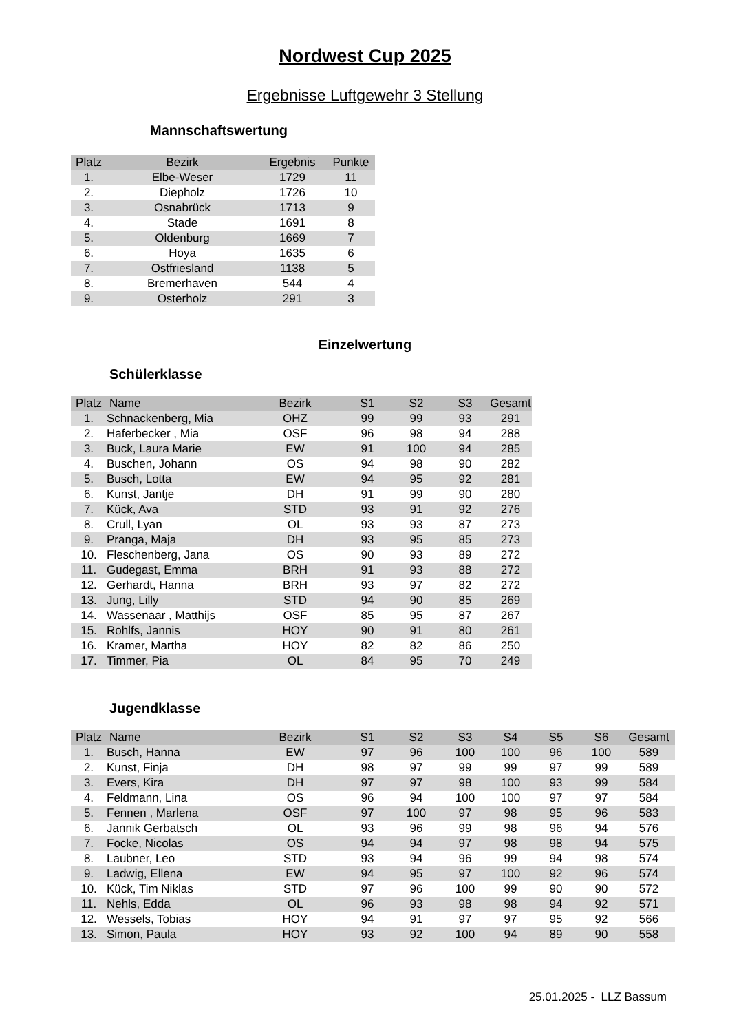Nordwest Cup 2025
Ergebnisse Luftgewehr 3 Stellung
Mannschaftswertung
| Platz | Bezirk | Ergebnis | Punkte |
| --- | --- | --- | --- |
| 1. | Elbe-Weser | 1729 | 11 |
| 2. | Diepholz | 1726 | 10 |
| 3. | Osnabrück | 1713 | 9 |
| 4. | Stade | 1691 | 8 |
| 5. | Oldenburg | 1669 | 7 |
| 6. | Hoya | 1635 | 6 |
| 7. | Ostfriesland | 1138 | 5 |
| 8. | Bremerhaven | 544 | 4 |
| 9. | Osterholz | 291 | 3 |
Einzelwertung
Schülerklasse
| Platz | Name | Bezirk | S1 | S2 | S3 | Gesamt |
| --- | --- | --- | --- | --- | --- | --- |
| 1. | Schnackenberg, Mia | OHZ | 99 | 99 | 93 | 291 |
| 2. | Haferbecker , Mia | OSF | 96 | 98 | 94 | 288 |
| 3. | Buck, Laura Marie | EW | 91 | 100 | 94 | 285 |
| 4. | Buschen, Johann | OS | 94 | 98 | 90 | 282 |
| 5. | Busch, Lotta | EW | 94 | 95 | 92 | 281 |
| 6. | Kunst, Jantje | DH | 91 | 99 | 90 | 280 |
| 7. | Kück, Ava | STD | 93 | 91 | 92 | 276 |
| 8. | Crull, Lyan | OL | 93 | 93 | 87 | 273 |
| 9. | Pranga, Maja | DH | 93 | 95 | 85 | 273 |
| 10. | Fleschenberg, Jana | OS | 90 | 93 | 89 | 272 |
| 11. | Gudegast, Emma | BRH | 91 | 93 | 88 | 272 |
| 12. | Gerhardt, Hanna | BRH | 93 | 97 | 82 | 272 |
| 13. | Jung, Lilly | STD | 94 | 90 | 85 | 269 |
| 14. | Wassenaar , Matthijs | OSF | 85 | 95 | 87 | 267 |
| 15. | Rohlfs, Jannis | HOY | 90 | 91 | 80 | 261 |
| 16. | Kramer, Martha | HOY | 82 | 82 | 86 | 250 |
| 17. | Timmer, Pia | OL | 84 | 95 | 70 | 249 |
Jugendklasse
| Platz | Name | Bezirk | S1 | S2 | S3 | S4 | S5 | S6 | Gesamt |
| --- | --- | --- | --- | --- | --- | --- | --- | --- | --- |
| 1. | Busch, Hanna | EW | 97 | 96 | 100 | 100 | 96 | 100 | 589 |
| 2. | Kunst, Finja | DH | 98 | 97 | 99 | 99 | 97 | 99 | 589 |
| 3. | Evers, Kira | DH | 97 | 97 | 98 | 100 | 93 | 99 | 584 |
| 4. | Feldmann, Lina | OS | 96 | 94 | 100 | 100 | 97 | 97 | 584 |
| 5. | Fennen , Marlena | OSF | 97 | 100 | 97 | 98 | 95 | 96 | 583 |
| 6. | Jannik Gerbatsch | OL | 93 | 96 | 99 | 98 | 96 | 94 | 576 |
| 7. | Focke, Nicolas | OS | 94 | 94 | 97 | 98 | 98 | 94 | 575 |
| 8. | Laubner, Leo | STD | 93 | 94 | 96 | 99 | 94 | 98 | 574 |
| 9. | Ladwig, Ellena | EW | 94 | 95 | 97 | 100 | 92 | 96 | 574 |
| 10. | Kück, Tim Niklas | STD | 97 | 96 | 100 | 99 | 90 | 90 | 572 |
| 11. | Nehls, Edda | OL | 96 | 93 | 98 | 98 | 94 | 92 | 571 |
| 12. | Wessels, Tobias | HOY | 94 | 91 | 97 | 97 | 95 | 92 | 566 |
| 13. | Simon, Paula | HOY | 93 | 92 | 100 | 94 | 89 | 90 | 558 |
25.01.2025 - LLZ Bassum